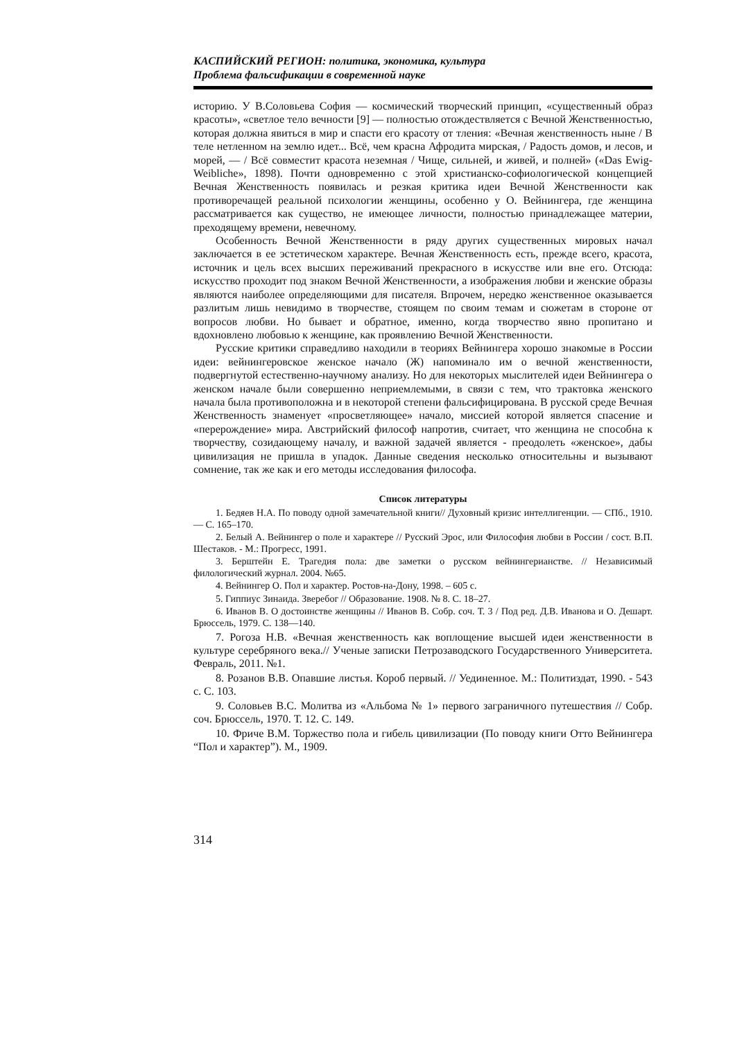КАСПИЙСКИЙ РЕГИОН: политика, экономика, культура
Проблема фальсификации в современной науке
историю. У В.Соловьева София — космический творческий принцип, «существенный образ красоты», «светлое тело вечности [9] — полностью отождествляется с Вечной Женственностью, которая должна явиться в мир и спасти его красоту от тления: «Вечная женственность ныне / В теле нетленном на землю идет... Всё, чем красна Афродита мирская, / Радость домов, и лесов, и морей, — / Всё совместит красота неземная / Чище, сильней, и живей, и полней» («Das Ewig-Weibliche», 1898). Почти одновременно с этой христианско-софиологической концепцией Вечная Женственность появилась и резкая критика идеи Вечной Женственности как противоречащей реальной психологии женщины, особенно у О. Вейнингера, где женщина рассматривается как существо, не имеющее личности, полностью принадлежащее материи, преходящему времени, невечному.
Особенность Вечной Женственности в ряду других существенных мировых начал заключается в ее эстетическом характере. Вечная Женственность есть, прежде всего, красота, источник и цель всех высших переживаний прекрасного в искусстве или вне его. Отсюда: искусство проходит под знаком Вечной Женственности, а изображения любви и женские образы являются наиболее определяющими для писателя. Впрочем, нередко женственное оказывается разлитым лишь невидимо в творчестве, стоящем по своим темам и сюжетам в стороне от вопросов любви. Но бывает и обратное, именно, когда творчество явно пропитано и вдохновлено любовью к женщине, как проявлению Вечной Женственности.
Русские критики справедливо находили в теориях Вейнингера хорошо знакомые в России идеи: вейнингеровское женское начало (Ж) напоминало им о вечной женственности, подвергнутой естественно-научному анализу. Но для некоторых мыслителей идеи Вейнингера о женском начале были совершенно неприемлемыми, в связи с тем, что трактовка женского начала была противоположна и в некоторой степени фальсифицирована. В русской среде Вечная Женственность знаменует «просветляющее» начало, миссией которой является спасение и «перерождение» мира. Австрийский философ напротив, считает, что женщина не способна к творчеству, созидающему началу, и важной задачей является - преодолеть «женское», дабы цивилизация не пришла в упадок. Данные сведения несколько относительны и вызывают сомнение, так же как и его методы исследования философа.
Список литературы
1. Бедяев Н.А. По поводу одной замечательной книги// Духовный кризис интеллигенции. — СПб., 1910. — С. 165–170.
2. Белый А. Вейнингер о поле и характере // Русский Эрос, или Философия любви в России / сост. В.П. Шестаков. - М.: Прогресс, 1991.
3. Берштейн Е. Трагедия пола: две заметки о русском вейнингерианстве. // Независимый филологический журнал. 2004. №65.
4. Вейнингер О. Пол и характер. Ростов-на-Дону, 1998. – 605 с.
5. Гиппиус Зинаида. Зверебог // Образование. 1908. № 8. С. 18–27.
6. Иванов В. О достоинстве женщины // Иванов В. Собр. соч. Т. 3 / Под ред. Д.В. Иванова и О. Дешарт. Брюссель, 1979. С. 138—140.
7. Рогоза Н.В. «Вечная женственность как воплощение высшей идеи женственности в культуре серебряного века.// Ученые записки Петрозаводского Государственного Университета. Февраль, 2011. №1.
8. Розанов В.В. Опавшие листья. Короб первый. // Уединенное. М.: Политиздат, 1990. - 543 с. С. 103.
9. Соловьев В.С. Молитва из «Альбома № 1» первого заграничного путешествия // Собр. соч. Брюссель, 1970. Т. 12. С. 149.
10. Фриче В.М. Торжество пола и гибель цивилизации (По поводу книги Отто Вейнингера “Пол и характер”). М., 1909.
314